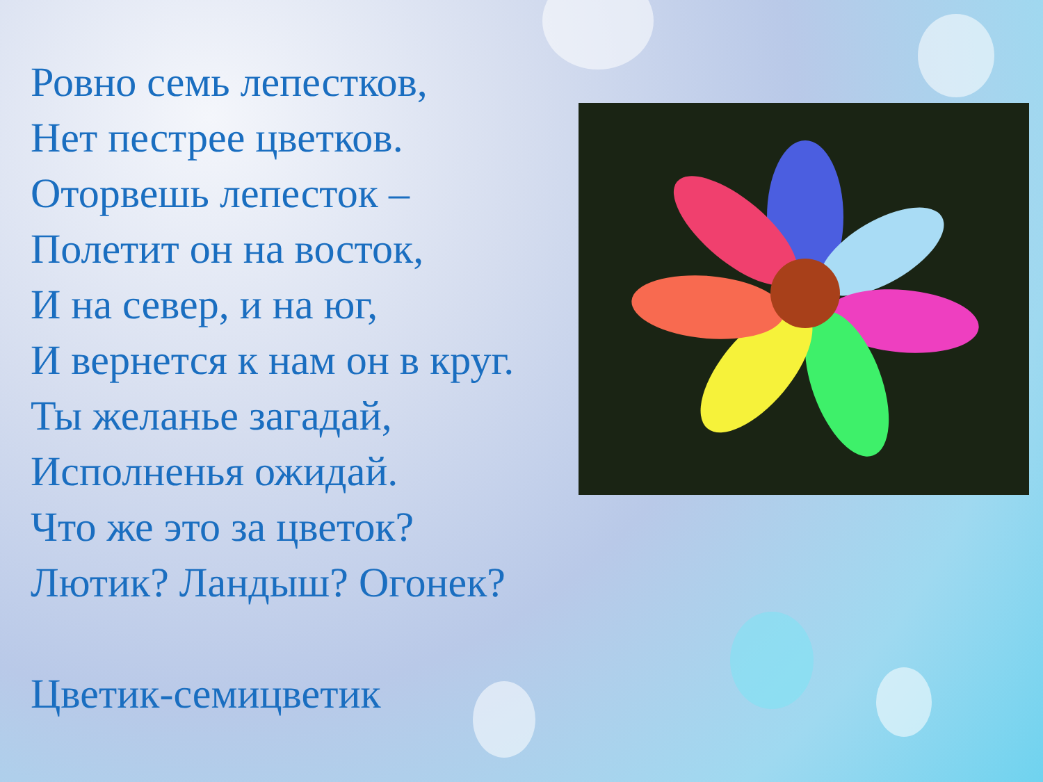Ровно семь лепестков,
Нет пестрее цветков.
Оторвешь лепесток –
Полетит он на восток,
И на север, и на юг,
И вернется к нам он в круг.
Ты желанье загадай,
Исполненья ожидай.
Что же это за цветок?
Лютик? Ландыш? Огонек?
Цветик-семицветик